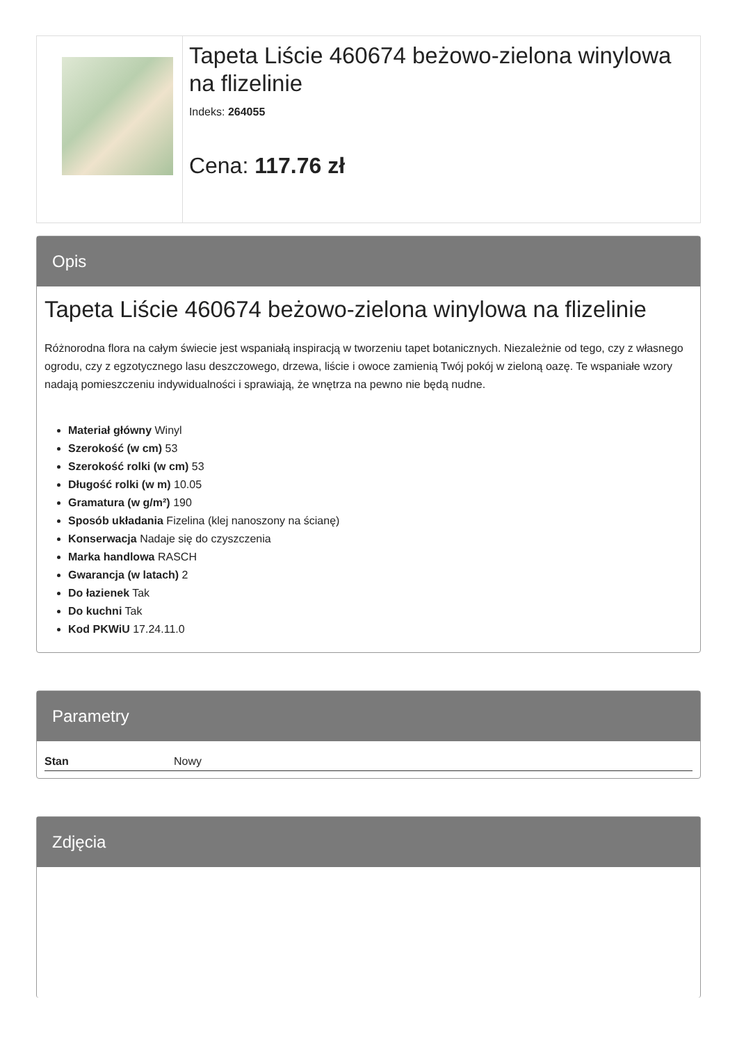Tapeta Liście 460674 beżowo-zielona winylowa na flizelinie
Indeks: 264055
Cena: 117.76 zł
Opis
Tapeta Liście 460674 beżowo-zielona winylowa na flizelinie
Różnorodna flora na całym świecie jest wspaniałą inspiracją w tworzeniu tapet botanicznych. Niezależnie od tego, czy z własnego ogrodu, czy z egzotycznego lasu deszczowego, drzewa, liście i owoce zamienią Twój pokój w zieloną oazę. Te wspaniałe wzory nadają pomieszczeniu indywidualności i sprawiają, że wnętrza na pewno nie będą nudne.
Materiał główny Winyl
Szerokość (w cm) 53
Szerokość rolki (w cm) 53
Długość rolki (w m) 10.05
Gramatura (w g/m²) 190
Sposób układania Fizelina (klej nanoszony na ścianę)
Konserwacja Nadaje się do czyszczenia
Marka handlowa RASCH
Gwarancja (w latach) 2
Do łazienek Tak
Do kuchni Tak
Kod PKWiU 17.24.11.0
Parametry
| Stan | Nowy |
Zdjęcia